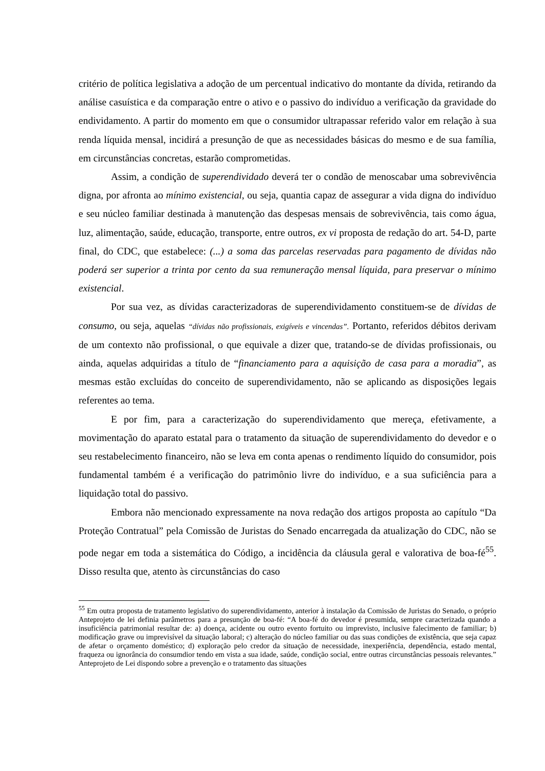critério de política legislativa a adoção de um percentual indicativo do montante da dívida, retirando da análise casuística e da comparação entre o ativo e o passivo do indivíduo a verificação da gravidade do endividamento. A partir do momento em que o consumidor ultrapassar referido valor em relação à sua renda líquida mensal, incidirá a presunção de que as necessidades básicas do mesmo e de sua família, em circunstâncias concretas, estarão comprometidas.
Assim, a condição de superendividado deverá ter o condão de menoscabar uma sobrevivência digna, por afronta ao mínimo existencial, ou seja, quantia capaz de assegurar a vida digna do indivíduo e seu núcleo familiar destinada à manutenção das despesas mensais de sobrevivência, tais como água, luz, alimentação, saúde, educação, transporte, entre outros, ex vi proposta de redação do art. 54-D, parte final, do CDC, que estabelece: (...) a soma das parcelas reservadas para pagamento de dívidas não poderá ser superior a trinta por cento da sua remuneração mensal líquida, para preservar o mínimo existencial.
Por sua vez, as dívidas caracterizadoras de superendividamento constituem-se de dívidas de consumo, ou seja, aquelas “dívidas não profissionais, exigíveis e vincendas”. Portanto, referidos débitos derivam de um contexto não profissional, o que equivale a dizer que, tratando-se de dívidas profissionais, ou ainda, aquelas adquiridas a título de “financiamento para a aquisição de casa para a moradia”, as mesmas estão excluídas do conceito de superendividamento, não se aplicando as disposições legais referentes ao tema.
E por fim, para a caracterização do superendividamento que mereça, efetivamente, a movimentação do aparato estatal para o tratamento da situação de superendividamento do devedor e o seu restabelecimento financeiro, não se leva em conta apenas o rendimento líquido do consumidor, pois fundamental também é a verificação do patrimônio livre do indivíduo, e a sua suficiência para a liquidação total do passivo.
Embora não mencionado expressamente na nova redação dos artigos proposta ao capítulo “Da Proteção Contratual” pela Comissão de Juristas do Senado encarregada da atualização do CDC, não se pode negar em toda a sistemática do Código, a incidência da cláusula geral e valorativa de boa-fé<sup>55</sup>. Disso resulta que, atento às circunstâncias do caso
<sup>55</sup> Em outra proposta de tratamento legislativo do superendividamento, anterior à instalação da Comissão de Juristas do Senado, o próprio Anteprojeto de lei definia parâmetros para a presunção de boa-fé: “A boa-fé do devedor é presumida, sempre caracterizada quando a insuficiência patrimonial resultar de: a) doença, acidente ou outro evento fortuito ou imprevisto, inclusive falecimento de familiar; b) modificação grave ou imprevisível da situação laboral; c) alteração do núcleo familiar ou das suas condições de existência, que seja capaz de afetar o orçamento doméstico; d) exploração pelo credor da situação de necessidade, inexperiência, dependência, estado mental, fraqueza ou ignorância do consumdior tendo em vista a sua idade, saúde, condição social, entre outras circunstâncias pessoais relevantes.” Anteprojeto de Lei dispondo sobre a prevenção e o tratamento das situações